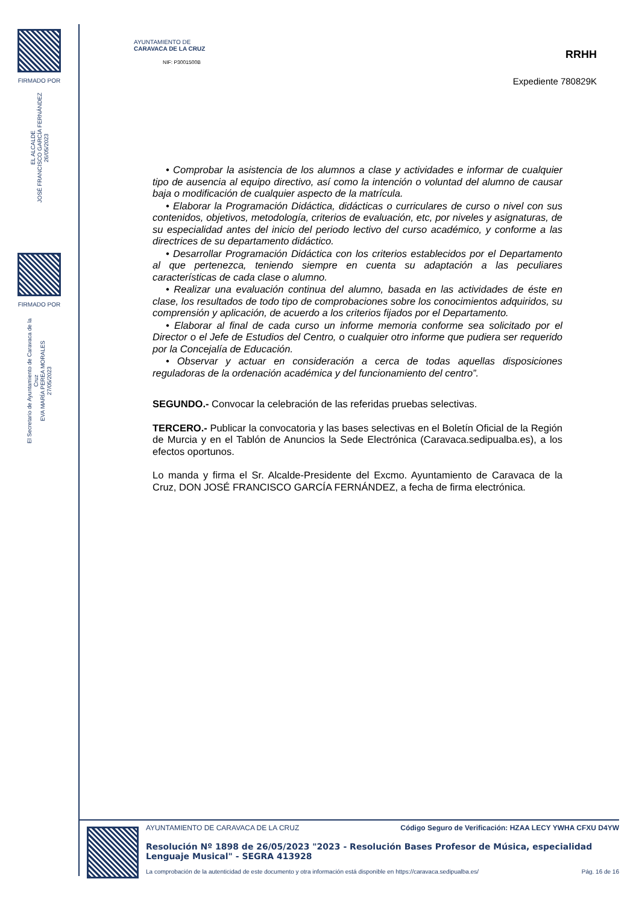FIRMADO POR
EL ALCALDE
JOSÉ FRANCISCO GARCÍA FERNÁNDEZ
26/05/2023
FIRMADO POR
El Secretario de Ayuntamiento de Caravaca de la Cruz
EVA MARÍA PEREA MORALES
27/05/2023
AYUNTAMIENTO DE
CARAVACA DE LA CRUZ
NIF: P3001500B
RRHH
Expediente 780829K
• Comprobar la asistencia de los alumnos a clase y actividades e informar de cualquier tipo de ausencia al equipo directivo, así como la intención o voluntad del alumno de causar baja o modificación de cualquier aspecto de la matrícula.
• Elaborar la Programación Didáctica, didácticas o curriculares de curso o nivel con sus contenidos, objetivos, metodología, criterios de evaluación, etc, por niveles y asignaturas, de su especialidad antes del inicio del periodo lectivo del curso académico, y conforme a las directrices de su departamento didáctico.
• Desarrollar Programación Didáctica con los criterios establecidos por el Departamento al que pertenezca, teniendo siempre en cuenta su adaptación a las peculiares características de cada clase o alumno.
• Realizar una evaluación continua del alumno, basada en las actividades de éste en clase, los resultados de todo tipo de comprobaciones sobre los conocimientos adquiridos, su comprensión y aplicación, de acuerdo a los criterios fijados por el Departamento.
• Elaborar al final de cada curso un informe memoria conforme sea solicitado por el Director o el Jefe de Estudios del Centro, o cualquier otro informe que pudiera ser requerido por la Concejalía de Educación.
• Observar y actuar en consideración a cerca de todas aquellas disposiciones reguladoras de la ordenación académica y del funcionamiento del centro”.
SEGUNDO.- Convocar la celebración de las referidas pruebas selectivas.
TERCERO.- Publicar la convocatoria y las bases selectivas en el Boletín Oficial de la Región de Murcia y en el Tablón de Anuncios la Sede Electrónica (Caravaca.sedipualba.es), a los efectos oportunos.
Lo manda y firma el Sr. Alcalde-Presidente del Excmo. Ayuntamiento de Caravaca de la Cruz, DON JOSÉ FRANCISCO GARCÍA FERNÁNDEZ, a fecha de firma electrónica.
AYUNTAMIENTO DE CARAVACA DE LA CRUZ Código Seguro de Verificación: HZAA LECY YWHA CFXU D4YW
Resolución Nº 1898 de 26/05/2023 "2023 - Resolución Bases Profesor de Música, especialidad Lenguaje Musical" - SEGRA 413928
La comprobación de la autenticidad de este documento y otra información está disponible en https://caravaca.sedipualba.es/ Pág. 16 de 16